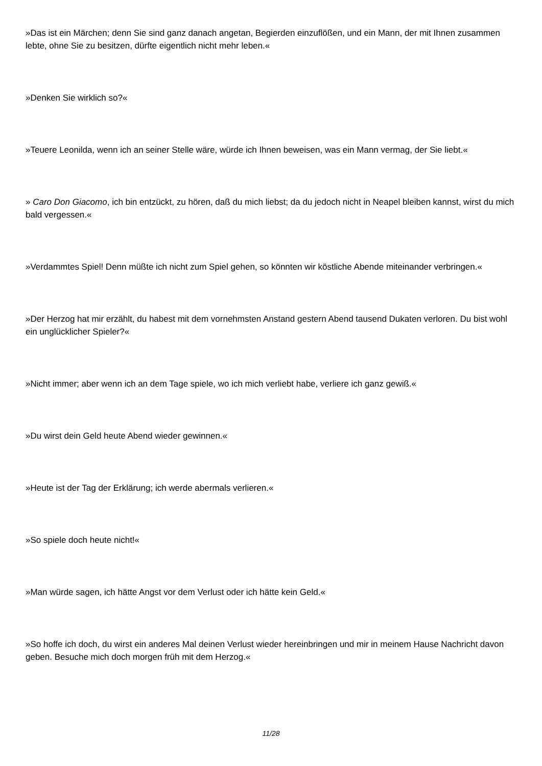»Das ist ein Märchen; denn Sie sind ganz danach angetan, Begierden einzuflößen, und ein Mann, der mit Ihnen zusammen lebte, ohne Sie zu besitzen, dürfte eigentlich nicht mehr leben.«
»Denken Sie wirklich so?«
»Teuere Leonilda, wenn ich an seiner Stelle wäre, würde ich Ihnen beweisen, was ein Mann vermag, der Sie liebt.«
» Caro Don Giacomo, ich bin entzückt, zu hören, daß du mich liebst; da du jedoch nicht in Neapel bleiben kannst, wirst du mich bald vergessen.«
»Verdammtes Spiel! Denn müßte ich nicht zum Spiel gehen, so könnten wir köstliche Abende miteinander verbringen.«
»Der Herzog hat mir erzählt, du habest mit dem vornehmsten Anstand gestern Abend tausend Dukaten verloren. Du bist wohl ein unglücklicher Spieler?«
»Nicht immer; aber wenn ich an dem Tage spiele, wo ich mich verliebt habe, verliere ich ganz gewiß.«
»Du wirst dein Geld heute Abend wieder gewinnen.«
»Heute ist der Tag der Erklärung; ich werde abermals verlieren.«
»So spiele doch heute nicht!«
»Man würde sagen, ich hätte Angst vor dem Verlust oder ich hätte kein Geld.«
»So hoffe ich doch, du wirst ein anderes Mal deinen Verlust wieder hereinbringen und mir in meinem Hause Nachricht davon geben. Besuche mich doch morgen früh mit dem Herzog.«
11/28